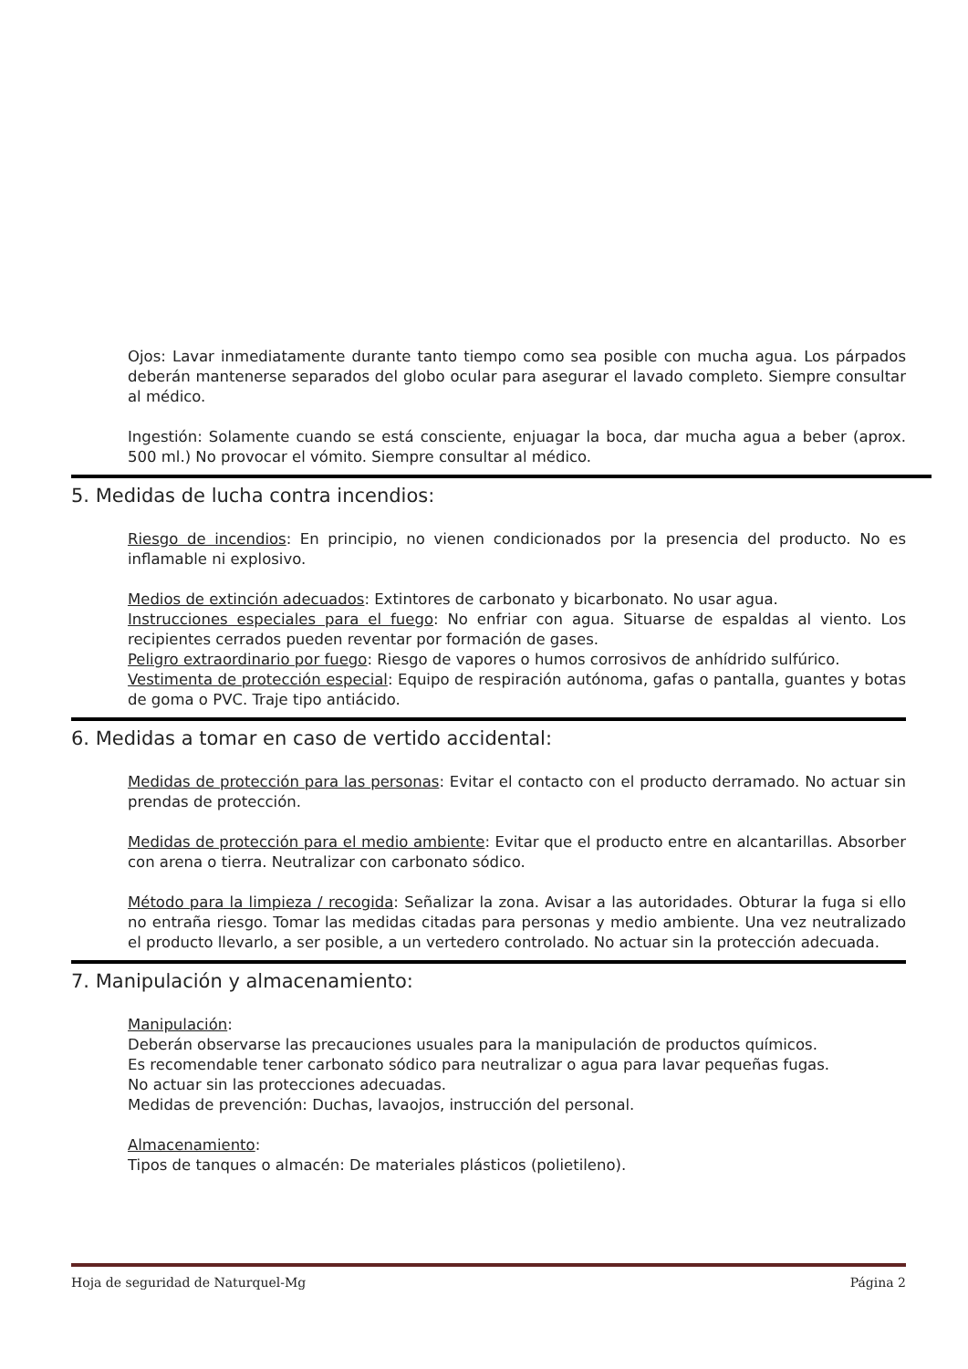Ojos: Lavar inmediatamente durante tanto tiempo como sea posible con mucha agua. Los párpados deberán mantenerse separados del globo ocular para asegurar el lavado completo. Siempre consultar al médico.
Ingestión: Solamente cuando se está consciente, enjuagar la boca, dar mucha agua a beber (aprox. 500 ml.) No provocar el vómito. Siempre consultar al médico.
5. Medidas de lucha contra incendios:
Riesgo de incendios: En principio, no vienen condicionados por la presencia del producto. No es inflamable ni explosivo.
Medios de extinción adecuados: Extintores de carbonato y bicarbonato. No usar agua.
Instrucciones especiales para el fuego: No enfriar con agua. Situarse de espaldas al viento. Los recipientes cerrados pueden reventar por formación de gases.
Peligro extraordinario por fuego: Riesgo de vapores o humos corrosivos de anhídrido sulfúrico.
Vestimenta de protección especial: Equipo de respiración autónoma, gafas o pantalla, guantes y botas de goma o PVC. Traje tipo antiácido.
6. Medidas a tomar en caso de vertido accidental:
Medidas de protección para las personas: Evitar el contacto con el producto derramado. No actuar sin prendas de protección.
Medidas de protección para el medio ambiente: Evitar que el producto entre en alcantarillas. Absorber con arena o tierra. Neutralizar con carbonato sódico.
Método para la limpieza / recogida: Señalizar la zona. Avisar a las autoridades. Obturar la fuga si ello no entraña riesgo. Tomar las medidas citadas para personas y medio ambiente. Una vez neutralizado el producto llevarlo, a ser posible, a un vertedero controlado. No actuar sin la protección adecuada.
7. Manipulación y almacenamiento:
Manipulación:
Deberán observarse las precauciones usuales para la manipulación de productos químicos.
Es recomendable tener carbonato sódico para neutralizar o agua para lavar pequeñas fugas.
No actuar sin las protecciones adecuadas.
Medidas de prevención: Duchas, lavaojos, instrucción del personal.
Almacenamiento:
Tipos de tanques o almacén: De materiales plásticos (polietileno).
Hoja de seguridad de Naturquel-Mg Página 2